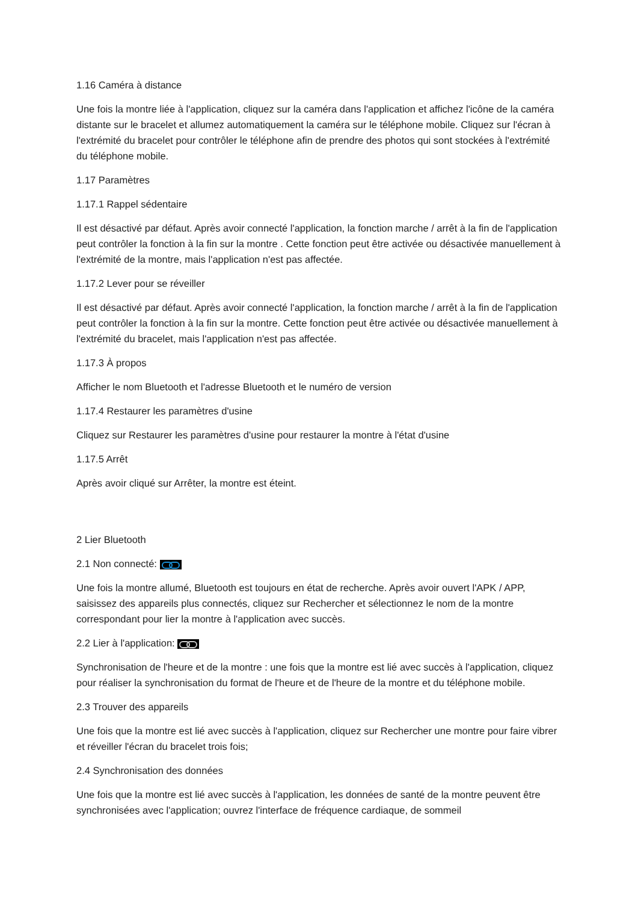1.16 Caméra à distance
Une fois la montre liée à l'application, cliquez sur la caméra dans l'application et affichez l'icône de la caméra distante sur le bracelet et allumez automatiquement la caméra sur le téléphone mobile. Cliquez sur l'écran à l'extrémité du bracelet pour contrôler le téléphone afin de prendre des photos qui sont stockées à l'extrémité du téléphone mobile.
1.17 Paramètres
1.17.1 Rappel sédentaire
Il est désactivé par défaut. Après avoir connecté l'application, la fonction marche / arrêt à la fin de l'application peut contrôler la fonction à la fin sur la montre . Cette fonction peut être activée ou désactivée manuellement à l'extrémité de la montre, mais l'application n'est pas affectée.
1.17.2 Lever pour se réveiller
Il est désactivé par défaut. Après avoir connecté l'application, la fonction marche / arrêt à la fin de l'application peut contrôler la fonction à la fin sur la montre. Cette fonction peut être activée ou désactivée manuellement à l'extrémité du bracelet, mais l'application n'est pas affectée.
1.17.3 À propos
Afficher le nom Bluetooth et l'adresse Bluetooth et le numéro de version
1.17.4 Restaurer les paramètres d'usine
Cliquez sur Restaurer les paramètres d'usine pour restaurer la montre à l'état d'usine
1.17.5 Arrêt
Après avoir cliqué sur Arrêter, la montre est éteint.
2 Lier Bluetooth
2.1 Non connecté:
Une fois la montre allumé, Bluetooth est toujours en état de recherche. Après avoir ouvert l'APK / APP, saisissez des appareils plus connectés, cliquez sur Rechercher et sélectionnez le nom de la montre correspondant pour lier la montre à l'application avec succès.
2.2 Lier à l'application:
Synchronisation de l'heure et de la montre : une fois que la montre est lié avec succès à l'application, cliquez pour réaliser la synchronisation du format de l'heure et de l'heure de la montre et du téléphone mobile.
2.3 Trouver des appareils
Une fois que la montre est lié avec succès à l'application, cliquez sur Rechercher une montre pour faire vibrer et réveiller l'écran du bracelet trois fois;
2.4 Synchronisation des données
Une fois que la montre est lié avec succès à l'application, les données de santé de la montre peuvent être synchronisées avec l'application; ouvrez l'interface de fréquence cardiaque, de sommeil